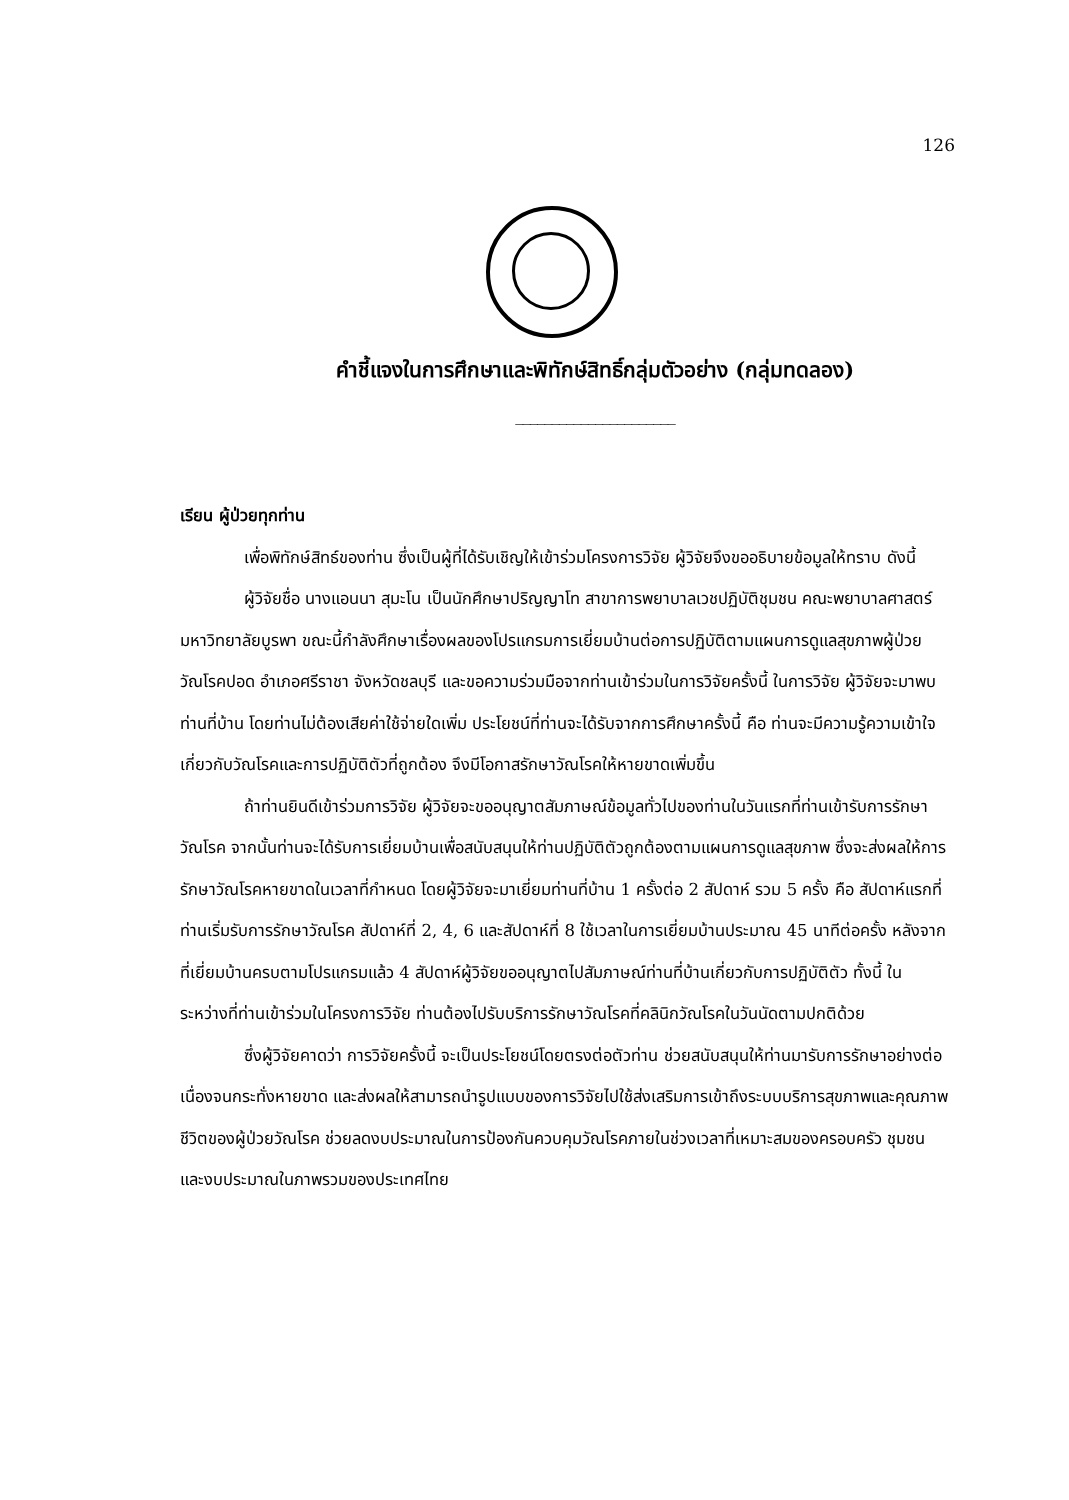126
คำชี้แจงในการศึกษาและพิทักษ์สิทธิ์กลุ่มตัวอย่าง (กลุ่มทดลอง)
______________________
เรียน ผู้ป่วยทุกท่าน
เพื่อพิทักษ์สิทธ์ของท่าน ซึ่งเป็นผู้ที่ได้รับเชิญให้เข้าร่วมโครงการวิจัย ผู้วิจัยจึงขออธิบายข้อมูลให้ทราบ ดังนี้
ผู้วิจัยชื่อ นางแอนนา สุมะโน เป็นนักศึกษาปริญญาโท สาขาการพยาบาลเวชปฏิบัติชุมชน คณะพยาบาลศาสตร์ มหาวิทยาลัยบูรพา ขณะนี้กำลังศึกษาเรื่องผลของโปรแกรมการเยี่ยมบ้านต่อการปฏิบัติตามแผนการดูแลสุขภาพผู้ป่วยวัณโรคปอด อำเภอศรีราชา จังหวัดชลบุรี และขอความร่วมมือจากท่านเข้าร่วมในการวิจัยครั้งนี้ ในการวิจัย ผู้วิจัยจะมาพบท่านที่บ้าน โดยท่านไม่ต้องเสียค่าใช้จ่ายใดเพิ่ม ประโยชน์ที่ท่านจะได้รับจากการศึกษาครั้งนี้ คือ ท่านจะมีความรู้ความเข้าใจเกี่ยวกับวัณโรคและการปฏิบัติตัวที่ถูกต้อง จึงมีโอกาสรักษาวัณโรคให้หายขาดเพิ่มขึ้น
ถ้าท่านยินดีเข้าร่วมการวิจัย ผู้วิจัยจะขออนุญาตสัมภาษณ์ข้อมูลทั่วไปของท่านในวันแรกที่ท่านเข้ารับการรักษาวัณโรค จากนั้นท่านจะได้รับการเยี่ยมบ้านเพื่อสนับสนุนให้ท่านปฏิบัติตัวถูกต้องตามแผนการดูแลสุขภาพ ซึ่งจะส่งผลให้การรักษาวัณโรคหายขาดในเวลาที่กำหนด โดยผู้วิจัยจะมาเยี่ยมท่านที่บ้าน 1 ครั้งต่อ 2 สัปดาห์ รวม 5 ครั้ง คือ สัปดาห์แรกที่ท่านเริ่มรับการรักษาวัณโรค สัปดาห์ที่ 2, 4, 6 และสัปดาห์ที่ 8 ใช้เวลาในการเยี่ยมบ้านประมาณ 45 นาทีต่อครั้ง หลังจากที่เยี่ยมบ้านครบตามโปรแกรมแล้ว 4 สัปดาห์ผู้วิจัยขออนุญาตไปสัมภาษณ์ท่านที่บ้านเกี่ยวกับการปฏิบัติตัว ทั้งนี้ ในระหว่างที่ท่านเข้าร่วมในโครงการวิจัย ท่านต้องไปรับบริการรักษาวัณโรคที่คลินิกวัณโรคในวันนัดตามปกติด้วย
ซึ่งผู้วิจัยคาดว่า การวิจัยครั้งนี้ จะเป็นประโยชน์โดยตรงต่อตัวท่าน ช่วยสนับสนุนให้ท่านมารับการรักษาอย่างต่อเนื่องจนกระทั่งหายขาด และส่งผลให้สามารถนำรูปแบบของการวิจัยไปใช้ส่งเสริมการเข้าถึงระบบบริการสุขภาพและคุณภาพชีวิตของผู้ป่วยวัณโรค ช่วยลดงบประมาณในการป้องกันควบคุมวัณโรคภายในช่วงเวลาที่เหมาะสมของครอบครัว ชุมชน และงบประมาณในภาพรวมของประเทศไทย